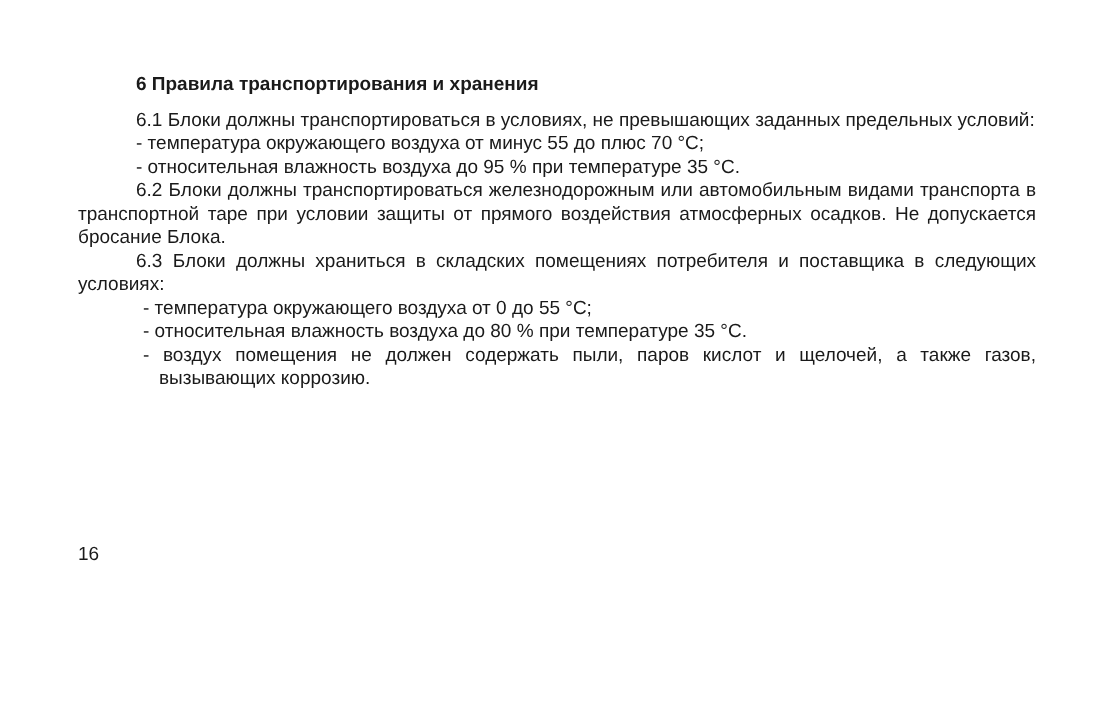6 Правила транспортирования и хранения
6.1 Блоки должны транспортироваться в условиях, не превышающих заданных предельных условий:
- температура окружающего воздуха от минус 55 до плюс 70 °С;
- относительная влажность воздуха до 95 % при температуре 35 °С.
6.2 Блоки должны транспортироваться железнодорожным или автомобильным видами транспорта в транспортной таре при условии защиты от прямого воздействия атмосферных осадков. Не допускается бросание Блока.
6.3 Блоки должны храниться в складских помещениях потребителя и поставщика в следующих условиях:
- температура окружающего воздуха от 0 до 55 °С;
- относительная влажность воздуха до 80 % при температуре 35 °С.
- воздух помещения не должен содержать пыли, паров кислот и щелочей, а также газов, вызывающих коррозию.
16